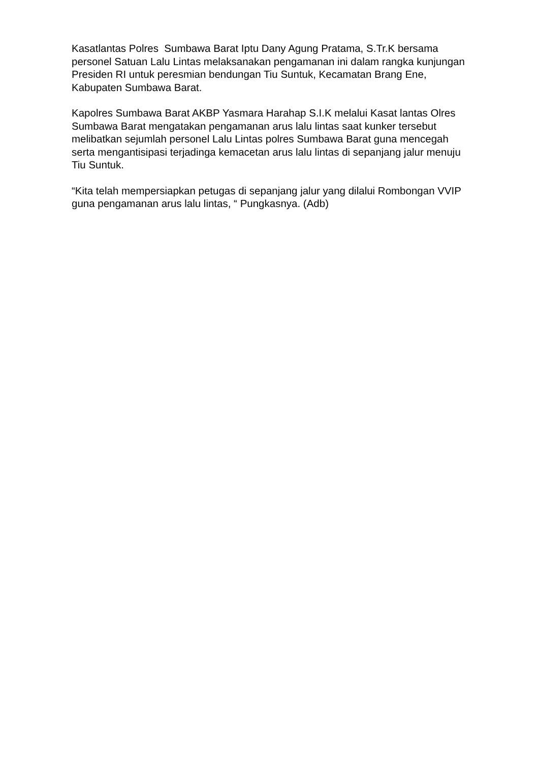Kasatlantas Polres Sumbawa Barat Iptu Dany Agung Pratama, S.Tr.K bersama personel Satuan Lalu Lintas melaksanakan pengamanan ini dalam rangka kunjungan Presiden RI untuk peresmian bendungan Tiu Suntuk, Kecamatan Brang Ene, Kabupaten Sumbawa Barat.
Kapolres Sumbawa Barat AKBP Yasmara Harahap S.I.K melalui Kasat lantas Olres Sumbawa Barat mengatakan pengamanan arus lalu lintas saat kunker tersebut melibatkan sejumlah personel Lalu Lintas polres Sumbawa Barat guna mencegah serta mengantisipasi terjadinga kemacetan arus lalu lintas di sepanjang jalur menuju Tiu Suntuk.
“Kita telah mempersiapkan petugas di sepanjang jalur yang dilalui Rombongan VVIP guna pengamanan arus lalu lintas, “ Pungkasnya. (Adb)